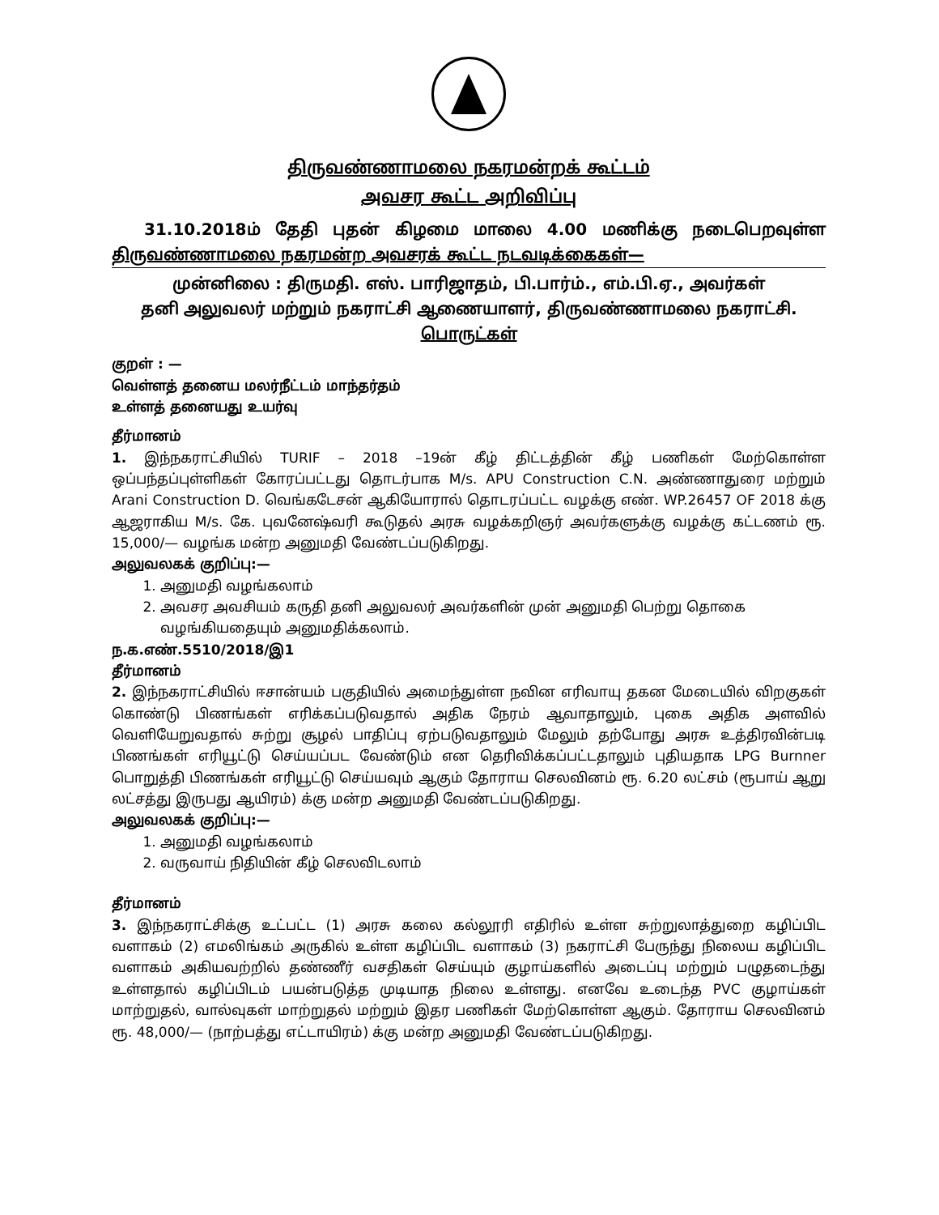திருவண்ணாமலை நகரமன்றக் கூட்டம்
அவசர கூட்ட அறிவிப்பு
31.10.2018ம் தேதி புதன் கிழமை மாலை 4.00 மணிக்கு நடைபெறவுள்ள திருவண்ணாமலை நகரமன்ற அவசரக் கூட்ட நடவடிக்கைகள்—
முன்னிலை : திருமதி. எஸ். பாரிஜாதம், பி.பார்ம்., எம்.பி.ஏ., அவர்கள்
தனி அலுவலர் மற்றும் நகராட்சி ஆணையாளர், திருவண்ணாமலை நகராட்சி.
பொருட்கள்
குறள் : —
வெள்ளத் தனைய மலர்நீட்டம் மாந்தர்தம்
உள்ளத் தனையது உயர்வு
தீர்மானம்
1. இந்நகராட்சியில் TURIF – 2018 –19ன் கீழ் திட்டத்தின் கீழ் பணிகள் மேற்கொள்ள ஒப்பந்தப்புள்ளிகள் கோரப்பட்டது தொடர்பாக M/s. APU Construction C.N. அண்ணாதுரை மற்றும் Arani Construction D. வெங்கடேசன் ஆகியோரால் தொடரப்பட்ட வழக்கு எண். WP.26457 OF 2018 க்கு ஆஜராகிய M/s. கே. புவனேஷ்வரி கூடுதல் அரசு வழக்கறிஞர் அவர்களுக்கு வழக்கு கட்டணம் ரூ. 15,000/— வழங்க மன்ற அனுமதி வேண்டப்படுகிறது.
அலுவலகக் குறிப்பு:—
1. அனுமதி வழங்கலாம்
2. அவசர அவசியம் கருதி தனி அலுவலர் அவர்களின் முன் அனுமதி பெற்று தொகை வழங்கியதையும் அனுமதிக்கலாம்.
ந.க.எண்.5510/2018/இ1
தீர்மானம்
2. இந்நகராட்சியில் ஈசான்யம் பகுதியில் அமைந்துள்ள நவின எரிவாயு தகன மேடையில் விறகுகள் கொண்டு பிணங்கள் எரிக்கப்படுவதால் அதிக நேரம் ஆவாதாலும், புகை அதிக அளவில் வெளியேறுவதால் சுற்று சூழல் பாதிப்பு ஏற்படுவதாலும் மேலும் தற்போது அரசு உத்திரவின்படி பிணங்கள் எரியூட்டு செய்யப்பட வேண்டும் என தெரிவிக்கப்பட்டதாலும் புதியதாக LPG Burnner பொறுத்தி பிணங்கள் எரியூட்டு செய்யவும் ஆகும் தோராய செலவினம் ரூ. 6.20 லட்சம் (ரூபாய் ஆறு லட்சத்து இருபது ஆயிரம்) க்கு மன்ற அனுமதி வேண்டப்படுகிறது.
அலுவலகக் குறிப்பு:—
1. அனுமதி வழங்கலாம்
2. வருவாய் நிதியின் கீழ் செலவிடலாம்
தீர்மானம்
3. இந்நகராட்சிக்கு உட்பட்ட (1) அரசு கலை கல்லூரி எதிரில் உள்ள சுற்றுலாத்துறை கழிப்பிட வளாகம் (2) எமலிங்கம் அருகில் உள்ள கழிப்பிட வளாகம் (3) நகராட்சி பேருந்து நிலைய கழிப்பிட வளாகம் அகியவற்றில் தண்ணீர் வசதிகள் செய்யும் குழாய்களில் அடைப்பு மற்றும் பழுதடைந்து உள்ளதால் கழிப்பிடம் பயன்படுத்த முடியாத நிலை உள்ளது. எனவே உடைந்த PVC குழாய்கள் மாற்றுதல், வால்வுகள் மாற்றுதல் மற்றும் இதர பணிகள் மேற்கொள்ள ஆகும். தோராய செலவினம் ரூ. 48,000/— (நாற்பத்து எட்டாயிரம்) க்கு மன்ற அனுமதி வேண்டப்படுகிறது.